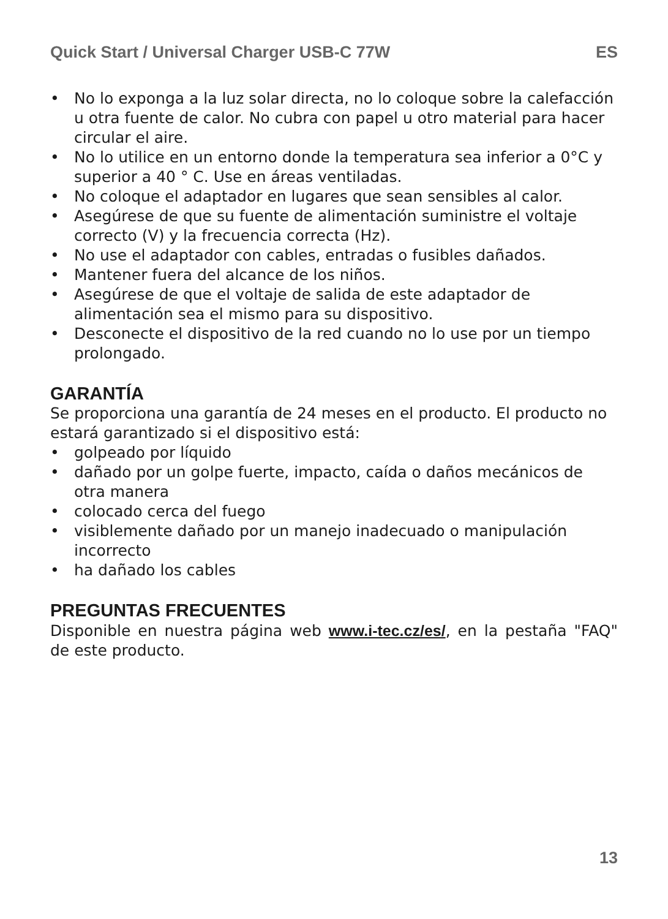Quick Start / Universal Charger USB-C 77W ES
• No lo exponga a la luz solar directa, no lo coloque sobre la calefacción u otra fuente de calor. No cubra con papel u otro material para hacer circular el aire.
• No lo utilice en un entorno donde la temperatura sea inferior a 0°C y superior a 40 ° C. Use en áreas ventiladas.
• No coloque el adaptador en lugares que sean sensibles al calor.
• Asegúrese de que su fuente de alimentación suministre el voltaje correcto (V) y la frecuencia correcta (Hz).
• No use el adaptador con cables, entradas o fusibles dañados.
• Mantener fuera del alcance de los niños.
• Asegúrese de que el voltaje de salida de este adaptador de alimentación sea el mismo para su dispositivo.
• Desconecte el dispositivo de la red cuando no lo use por un tiempo prolongado.
GARANTÍA
Se proporciona una garantía de 24 meses en el producto. El producto no estará garantizado si el dispositivo está:
• golpeado por líquido
• dañado por un golpe fuerte, impacto, caída o daños mecánicos de otra manera
• colocado cerca del fuego
• visiblemente dañado por un manejo inadecuado o manipulación incorrecto
• ha dañado los cables
PREGUNTAS FRECUENTES
Disponible en nuestra página web www.i-tec.cz/es/, en la pestaña "FAQ" de este producto.
13